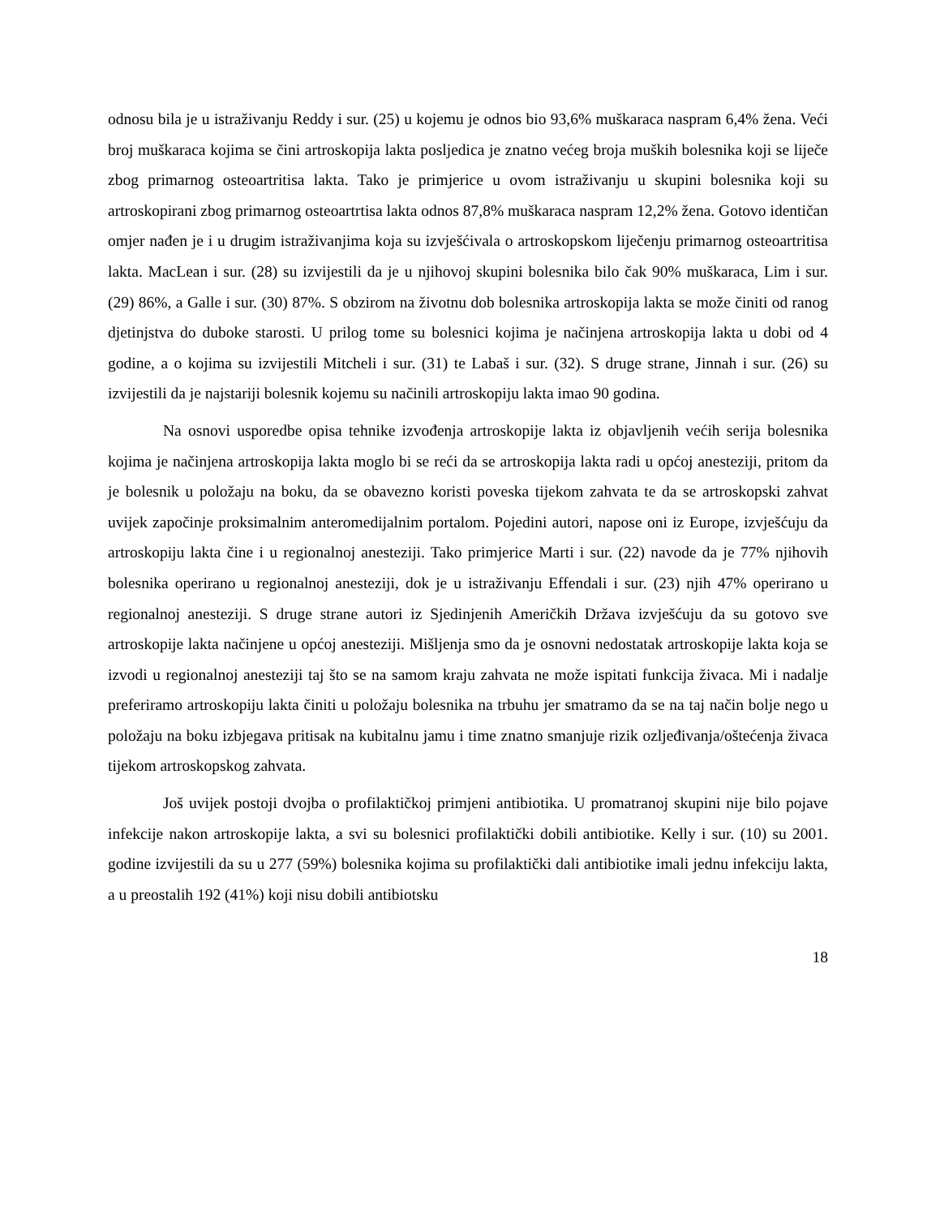odnosu bila je u istraživanju Reddy i sur. (25) u kojemu je odnos bio 93,6% muškaraca naspram 6,4% žena. Veći broj muškaraca kojima se čini artroskopija lakta posljedica je znatno većeg broja muških bolesnika koji se liječe zbog primarnog osteoartritisa lakta. Tako je primjerice u ovom istraživanju u skupini bolesnika koji su artroskopirani zbog primarnog osteoartrtisa lakta odnos 87,8% muškaraca naspram 12,2% žena. Gotovo identičan omjer nađen je i u drugim istraživanjima koja su izvješćivala o artroskopskom liječenju primarnog osteoartritisa lakta. MacLean i sur. (28) su izvijestili da je u njihovoj skupini bolesnika bilo čak 90% muškaraca, Lim i sur. (29) 86%, a Galle i sur. (30) 87%. S obzirom na životnu dob bolesnika artroskopija lakta se može činiti od ranog djetinjstva do duboke starosti. U prilog tome su bolesnici kojima je načinjena artroskopija lakta u dobi od 4 godine, a o kojima su izvijestili Mitcheli i sur. (31) te Labaš i sur. (32). S druge strane, Jinnah i sur. (26) su izvijestili da je najstariji bolesnik kojemu su načinili artroskopiju lakta imao 90 godina.
Na osnovi usporedbe opisa tehnike izvođenja artroskopije lakta iz objavljenih većih serija bolesnika kojima je načinjena artroskopija lakta moglo bi se reći da se artroskopija lakta radi u općoj anesteziji, pritom da je bolesnik u položaju na boku, da se obavezno koristi poveska tijekom zahvata te da se artroskopski zahvat uvijek započinje proksimalnim anteromedijalnim portalom. Pojedini autori, napose oni iz Europe, izvješćuju da artroskopiju lakta čine i u regionalnoj anesteziji. Tako primjerice Marti i sur. (22) navode da je 77% njihovih bolesnika operirano u regionalnoj anesteziji, dok je u istraživanju Effendali i sur. (23) njih 47% operirano u regionalnoj anesteziji. S druge strane autori iz Sjedinjenih Američkih Država izvješćuju da su gotovo sve artroskopije lakta načinjene u općoj anesteziji. Mišljenja smo da je osnovni nedostatak artroskopije lakta koja se izvodi u regionalnoj anesteziji taj što se na samom kraju zahvata ne može ispitati funkcija živaca. Mi i nadalje preferiramo artroskopiju lakta činiti u položaju bolesnika na trbuhu jer smatramo da se na taj način bolje nego u položaju na boku izbjegava pritisak na kubitalnu jamu i time znatno smanjuje rizik ozljeđivanja/oštećenja živaca tijekom artroskopskog zahvata.
Još uvijek postoji dvojba o profilaktičkoj primjeni antibiotika. U promatranoj skupini nije bilo pojave infekcije nakon artroskopije lakta, a svi su bolesnici profilaktički dobili antibiotike. Kelly i sur. (10) su 2001. godine izvijestili da su u 277 (59%) bolesnika kojima su profilaktički dali antibiotike imali jednu infekciju lakta, a u preostalih 192 (41%) koji nisu dobili antibiotsku
18